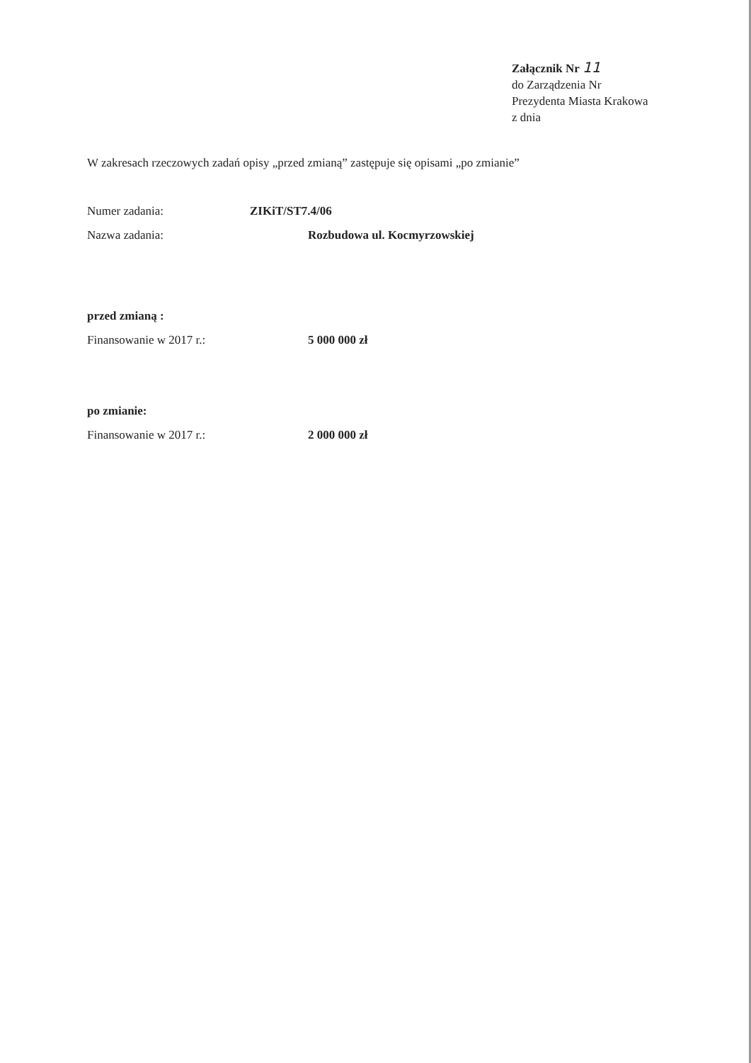Załącznik Nr 11
do Zarządzenia Nr
Prezydenta Miasta Krakowa
z dnia
W zakresach rzeczowych zadań opisy „przed zmianą” zastępuje się opisami „po zmianie”
Numer zadania: ZIKiT/ST7.4/06
Nazwa zadania: Rozbudowa ul. Kocmyrzowskiej
przed zmianą :
Finansowanie w 2017 r.: 5 000 000 zł
po zmianie:
Finansowanie w 2017 r.: 2 000 000 zł